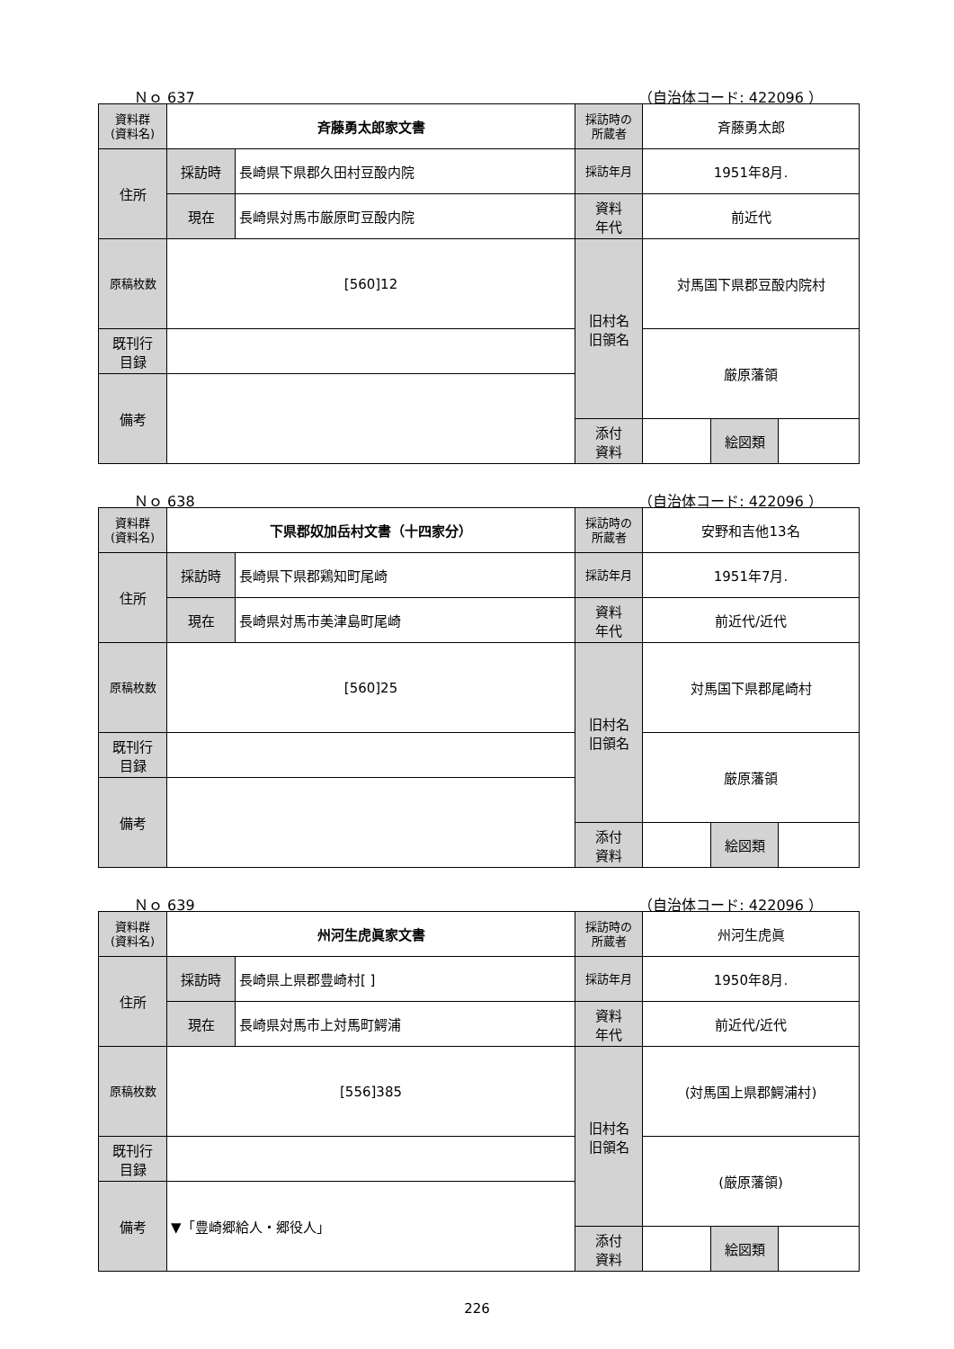Ｎｏ 637 （自治体コード: 422096 ）
| 資料群 (資料名) | 斉藤勇太郎家文書 | | 採訪時の 所蔵者 | 斉藤勇太郎 | | |
| 住所 | 採訪時 | 長崎県下県郡久田村豆酘内院 | 採訪年月 | 1951年8月. | | |
| | 現在 | 長崎県対馬市厳原町豆酘内院 | 資料 年代 | 前近代 | | |
| 原稿枚数 | [560]12 | | 旧村名 旧領名 | 対馬国下県郡豆酘内院村 | | |
| 既刊行 目録 | | | | 厳原藩領 | | |
| 備考 | | | | | | |
| | | | 添付 資料 | | 絵図類 | |
Ｎｏ 638 （自治体コード: 422096 ）
| 資料群 (資料名) | 下県郡奴加岳村文書（十四家分） | | 採訪時の 所蔵者 | 安野和吉他13名 | | |
| 住所 | 採訪時 | 長崎県下県郡鶏知町尾崎 | 採訪年月 | 1951年7月. | | |
| | 現在 | 長崎県対馬市美津島町尾崎 | 資料 年代 | 前近代/近代 | | |
| 原稿枚数 | [560]25 | | 旧村名 旧領名 | 対馬国下県郡尾崎村 | | |
| 既刊行 目録 | | | | 厳原藩領 | | |
| 備考 | | | | | | |
| | | | 添付 資料 | | 絵図類 | |
Ｎｏ 639 （自治体コード: 422096 ）
| 資料群 (資料名) | 州河生虎眞家文書 | | 採訪時の 所蔵者 | 州河生虎眞 | | |
| 住所 | 採訪時 | 長崎県上県郡豊崎村[ ] | 採訪年月 | 1950年8月. | | |
| | 現在 | 長崎県対馬市上対馬町鰐浦 | 資料 年代 | 前近代/近代 | | |
| 原稿枚数 | [556]385 | | 旧村名 旧領名 | (対馬国上県郡鰐浦村) | | |
| 既刊行 目録 | | | | (厳原藩領) | | |
| 備考 | ▼「豊崎郷給人・郷役人」 | | | | | |
| | | | 添付 資料 | | 絵図類 | |
226